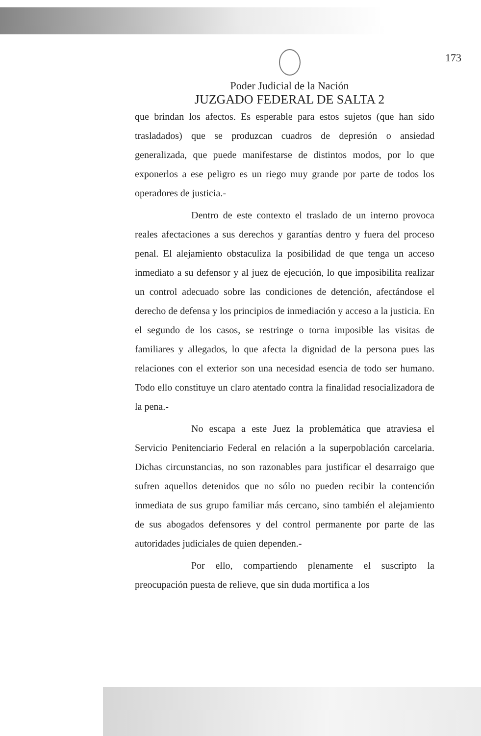173
Poder Judicial de la Nación
JUZGADO FEDERAL DE SALTA 2
que brindan los afectos. Es esperable para estos sujetos (que han sido trasladados) que se produzcan cuadros de depresión o ansiedad generalizada, que puede manifestarse de distintos modos, por lo que exponerlos a ese peligro es un riego muy grande por parte de todos los operadores de justicia.-
Dentro de este contexto el traslado de un interno provoca reales afectaciones a sus derechos y garantías dentro y fuera del proceso penal. El alejamiento obstaculiza la posibilidad de que tenga un acceso inmediato a su defensor y al juez de ejecución, lo que imposibilita realizar un control adecuado sobre las condiciones de detención, afectándose el derecho de defensa y los principios de inmediación y acceso a la justicia. En el segundo de los casos, se restringe o torna imposible las visitas de familiares y allegados, lo que afecta la dignidad de la persona pues las relaciones con el exterior son una necesidad esencia de todo ser humano. Todo ello constituye un claro atentado contra la finalidad resocializadora de la pena.-
No escapa a este Juez la problemática que atraviesa el Servicio Penitenciario Federal en relación a la superpoblación carcelaria. Dichas circunstancias, no son razonables para justificar el desarraigo que sufren aquellos detenidos que no sólo no pueden recibir la contención inmediata de sus grupo familiar más cercano, sino también el alejamiento de sus abogados defensores y del control permanente por parte de las autoridades judiciales de quien dependen.-
Por ello, compartiendo plenamente el suscripto la preocupación puesta de relieve, que sin duda mortifica a los